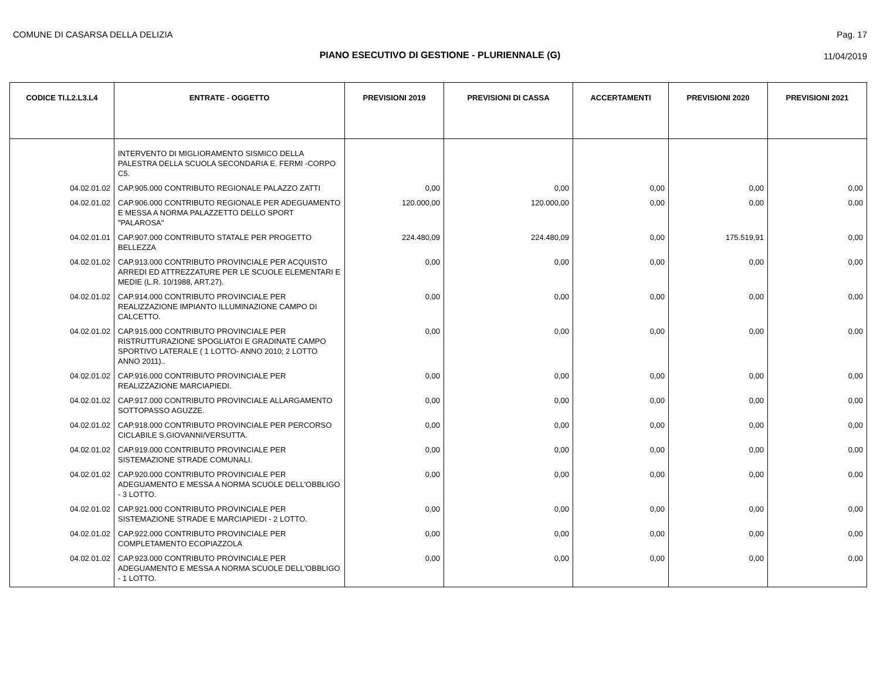COMUNE DI CASARSA DELLA DELIZIA
Pag. 17
PIANO ESECUTIVO DI GESTIONE - PLURIENNALE (G)
11/04/2019
| CODICE TI.L2.L3.L4 | ENTRATE - OGGETTO | PREVISIONI 2019 | PREVISIONI DI CASSA | ACCERTAMENTI | PREVISIONI 2020 | PREVISIONI 2021 |
| --- | --- | --- | --- | --- | --- | --- |
| | INTERVENTO DI MIGLIORAMENTO SISMICO DELLA PALESTRA DELLA SCUOLA SECONDARIA E. FERMI -CORPO C5. | | | | | |
| 04.02.01.02 | CAP.905.000 CONTRIBUTO REGIONALE PALAZZO ZATTI | 0,00 | 0,00 | 0,00 | 0,00 | 0,00 |
| 04.02.01.02 | CAP.906.000 CONTRIBUTO REGIONALE PER ADEGUAMENTO E MESSA A NORMA PALAZZETTO DELLO SPORT "PALAROSA" | 120.000,00 | 120.000,00 | 0,00 | 0,00 | 0,00 |
| 04.02.01.01 | CAP.907.000 CONTRIBUTO STATALE PER PROGETTO BELLEZZA | 224.480,09 | 224.480,09 | 0,00 | 175.519,91 | 0,00 |
| 04.02.01.02 | CAP.913.000 CONTRIBUTO PROVINCIALE PER ACQUISTO ARREDI ED ATTREZZATURE PER LE SCUOLE ELEMENTARI E MEDIE (L.R. 10/1988, ART.27). | 0,00 | 0,00 | 0,00 | 0,00 | 0,00 |
| 04.02.01.02 | CAP.914.000 CONTRIBUTO PROVINCIALE PER REALIZZAZIONE IMPIANTO ILLUMINAZIONE CAMPO DI CALCETTO. | 0,00 | 0,00 | 0,00 | 0,00 | 0,00 |
| 04.02.01.02 | CAP.915.000 CONTRIBUTO PROVINCIALE PER RISTRUTTURAZIONE SPOGLIATOI E GRADINATE CAMPO SPORTIVO LATERALE ( 1 LOTTO- ANNO 2010; 2 LOTTO ANNO 2011).. | 0,00 | 0,00 | 0,00 | 0,00 | 0,00 |
| 04.02.01.02 | CAP.916.000 CONTRIBUTO PROVINCIALE PER REALIZZAZIONE MARCIAPIEDI. | 0,00 | 0,00 | 0,00 | 0,00 | 0,00 |
| 04.02.01.02 | CAP.917.000 CONTRIBUTO PROVINCIALE ALLARGAMENTO SOTTOPASSO AGUZZE. | 0,00 | 0,00 | 0,00 | 0,00 | 0,00 |
| 04.02.01.02 | CAP.918.000 CONTRIBUTO PROVINCIALE PER PERCORSO CICLABILE S.GIOVANNI/VERSUTTA. | 0,00 | 0,00 | 0,00 | 0,00 | 0,00 |
| 04.02.01.02 | CAP.919.000 CONTRIBUTO PROVINCIALE PER SISTEMAZIONE STRADE COMUNALI. | 0,00 | 0,00 | 0,00 | 0,00 | 0,00 |
| 04.02.01.02 | CAP.920.000 CONTRIBUTO PROVINCIALE PER ADEGUAMENTO E MESSA A NORMA SCUOLE DELL'OBBLIGO - 3 LOTTO. | 0,00 | 0,00 | 0,00 | 0,00 | 0,00 |
| 04.02.01.02 | CAP.921.000 CONTRIBUTO PROVINCIALE PER SISTEMAZIONE STRADE E MARCIAPIEDI - 2 LOTTO. | 0,00 | 0,00 | 0,00 | 0,00 | 0,00 |
| 04.02.01.02 | CAP.922.000 CONTRIBUTO PROVINCIALE PER COMPLETAMENTO ECOPIAZZOLA | 0,00 | 0,00 | 0,00 | 0,00 | 0,00 |
| 04.02.01.02 | CAP.923.000 CONTRIBUTO PROVINCIALE PER ADEGUAMENTO E MESSA A NORMA SCUOLE DELL'OBBLIGO - 1 LOTTO. | 0,00 | 0,00 | 0,00 | 0,00 | 0,00 |